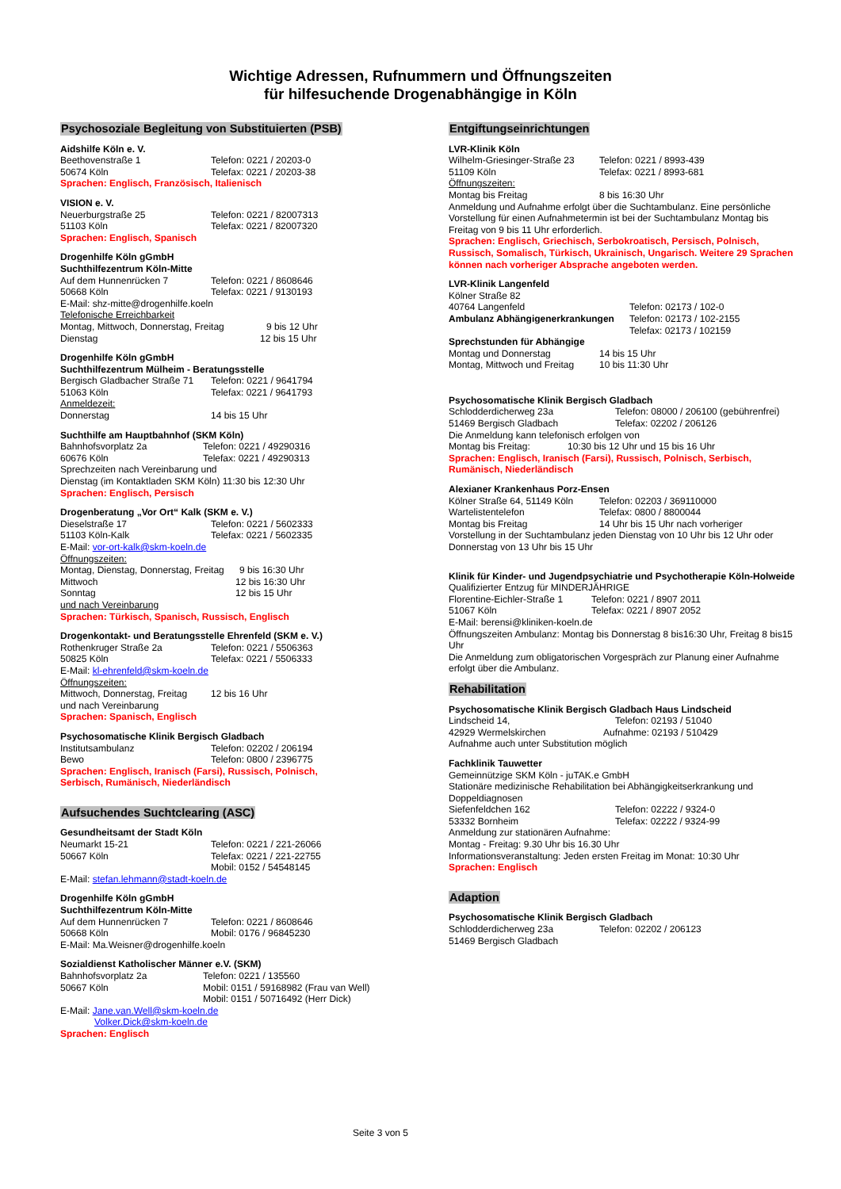Wichtige Adressen, Rufnummern und Öffnungszeiten
für hilfesuchende Drogenabhängige in Köln
Psychosoziale Begleitung von Substituierten (PSB)
Aidshilfe Köln e. V.
Beethovenstraße 1 Telefon: 0221 / 20203-0
50674 Köln Telefax: 0221 / 20203-38
Sprachen: Englisch, Französisch, Italienisch
VISION e. V.
Neuerburgstraße 25 Telefon: 0221 / 82007313
51103 Köln Telefax: 0221 / 82007320
Sprachen: Englisch, Spanisch
Drogenhilfe Köln gGmbH
Suchthilfezentrum Köln-Mitte
Auf dem Hunnenrücken 7 Telefon: 0221 / 8608646
50668 Köln Telefax: 0221 / 9130193
E-Mail: shz-mitte@drogenhilfe.koeln
Telefonische Erreichbarkeit
Montag, Mittwoch, Donnerstag, Freitag 9 bis 12 Uhr
Dienstag 12 bis 15 Uhr
Drogenhilfe Köln gGmbH
Suchthilfezentrum Mülheim - Beratungsstelle
Bergisch Gladbacher Straße 71 Telefon: 0221 / 9641794
51063 Köln Telefax: 0221 / 9641793
Anmeldezeit:
Donnerstag 14 bis 15 Uhr
Suchthilfe am Hauptbahnhof (SKM Köln)
Bahnhofsvorplatz 2a Telefon: 0221 / 49290316
60676 Köln Telefax: 0221 / 49290313
Sprechzeiten nach Vereinbarung und
Dienstag (im Kontaktladen SKM Köln) 11:30 bis 12:30 Uhr
Sprachen: Englisch, Persisch
Drogenberatung „Vor Ort“ Kalk (SKM e. V.)
Dieselstraße 17 Telefon: 0221 / 5602333
51103 Köln-Kalk Telefax: 0221 / 5602335
E-Mail: vor-ort-kalk@skm-koeln.de
Öffnungszeiten:
Montag, Dienstag, Donnerstag, Freitag 9 bis 16:30 Uhr
Mittwoch 12 bis 16:30 Uhr
Sonntag 12 bis 15 Uhr
und nach Vereinbarung
Sprachen: Türkisch, Spanisch, Russisch, Englisch
Drogenkontakt- und Beratungsstelle Ehrenfeld (SKM e. V.)
Rothenkruger Straße 2a Telefon: 0221 / 5506363
50825 Köln Telefax: 0221 / 5506333
E-Mail: kl-ehrenfeld@skm-koeln.de
Öffnungszeiten:
Mittwoch, Donnerstag, Freitag 12 bis 16 Uhr
und nach Vereinbarung
Sprachen: Spanisch, Englisch
Psychosomatische Klinik Bergisch Gladbach
Institutsambulanz Telefon: 02202 / 206194
Bewo Telefon: 0800 / 2396775
Sprachen: Englisch, Iranisch (Farsi), Russisch, Polnisch,
Serbisch, Rumänisch, Niederländisch
Aufsuchendes Suchtclearing (ASC)
Gesundheitsamt der Stadt Köln
Neumarkt 15-21 Telefon: 0221 / 221-26066
50667 Köln Telefax: 0221 / 221-22755
Mobil: 0152 / 54548145
E-Mail: stefan.lehmann@stadt-koeln.de
Drogenhilfe Köln gGmbH
Suchthilfezentrum Köln-Mitte
Auf dem Hunnenrücken 7 Telefon: 0221 / 8608646
50668 Köln Mobil: 0176 / 96845230
E-Mail: Ma.Weisner@drogenhilfe.koeln
Sozialdienst Katholischer Männer e.V. (SKM)
Bahnhofsvorplatz 2a Telefon: 0221 / 135560
50667 Köln Mobil: 0151 / 59168982 (Frau van Well)
Mobil: 0151 / 50716492 (Herr Dick)
E-Mail: Jane.van.Well@skm-koeln.de
Volker.Dick@skm-koeln.de
Sprachen: Englisch
Entgiftungseinrichtungen
LVR-Klinik Köln
Wilhelm-Griesinger-Straße 23 Telefon: 0221 / 8993-439
51109 Köln Telefax: 0221 / 8993-681
Öffnungszeiten:
Montag bis Freitag 8 bis 16:30 Uhr
Anmeldung und Aufnahme erfolgt über die Suchtambulanz. Eine persönliche Vorstellung für einen Aufnahmetermin ist bei der Suchtambulanz Montag bis Freitag von 9 bis 11 Uhr erforderlich.
Sprachen: Englisch, Griechisch, Serbokroatisch, Persisch, Polnisch, Russisch, Somalisch, Türkisch, Ukrainisch, Ungarisch. Weitere 29 Sprachen können nach vorheriger Absprache angeboten werden.
LVR-Klinik Langenfeld
Kölner Straße 82
40764 Langenfeld Telefon: 02173 / 102-0
Ambulanz Abhängigenerkrankungen Telefon: 02173 / 102-2155
Telefax: 02173 / 102159
Sprechstunden für Abhängige
Montag und Donnerstag 14 bis 15 Uhr
Montag, Mittwoch und Freitag 10 bis 11:30 Uhr
Psychosomatische Klinik Bergisch Gladbach
Schlodderdicherweg 23a Telefon: 08000 / 206100 (gebührenfrei)
51469 Bergisch Gladbach Telefax: 02202 / 206126
Die Anmeldung kann telefonisch erfolgen von
Montag bis Freitag: 10:30 bis 12 Uhr und 15 bis 16 Uhr
Sprachen: Englisch, Iranisch (Farsi), Russisch, Polnisch, Serbisch, Rumänisch, Niederländisch
Alexianer Krankenhaus Porz-Ensen
Kölner Straße 64, 51149 Köln Telefon: 02203 / 369110000
Wartelistentelefon Telefax: 0800 / 8800044
Montag bis Freitag 14 Uhr bis 15 Uhr nach vorheriger
Vorstellung in der Suchtambulanz jeden Dienstag von 10 Uhr bis 12 Uhr oder Donnerstag von 13 Uhr bis 15 Uhr
Klinik für Kinder- und Jugendpsychiatrie und Psychotherapie Köln-Holweide
Qualifizierter Entzug für MINDERJÄHRIGE
Florentine-Eichler-Straße 1 Telefon: 0221 / 8907 2011
51067 Köln Telefax: 0221 / 8907 2052
E-Mail: berensi@kliniken-koeln.de
Öffnungszeiten Ambulanz: Montag bis Donnerstag 8 bis16:30 Uhr, Freitag 8 bis15 Uhr
Die Anmeldung zum obligatorischen Vorgespräch zur Planung einer Aufnahme erfolgt über die Ambulanz.
Rehabilitation
Psychosomatische Klinik Bergisch Gladbach Haus Lindscheid
Lindscheid 14, Telefon: 02193 / 51040
42929 Wermelskirchen Aufnahme: 02193 / 510429
Aufnahme auch unter Substitution möglich
Fachklinik Tauwetter
Gemeinnützige SKM Köln - juTAK.e GmbH
Stationäre medizinische Rehabilitation bei Abhängigkeitserkrankung und Doppeldiagnosen
Siefenfeldchen 162 Telefon: 02222 / 9324-0
53332 Bornheim Telefax: 02222 / 9324-99
Anmeldung zur stationären Aufnahme:
Montag - Freitag: 9.30 Uhr bis 16.30 Uhr
Informationsveranstaltung: Jeden ersten Freitag im Monat: 10:30 Uhr
Sprachen: Englisch
Adaption
Psychosomatische Klinik Bergisch Gladbach
Schlodderdicherweg 23a Telefon: 02202 / 206123
51469 Bergisch Gladbach
Seite 3 von 5